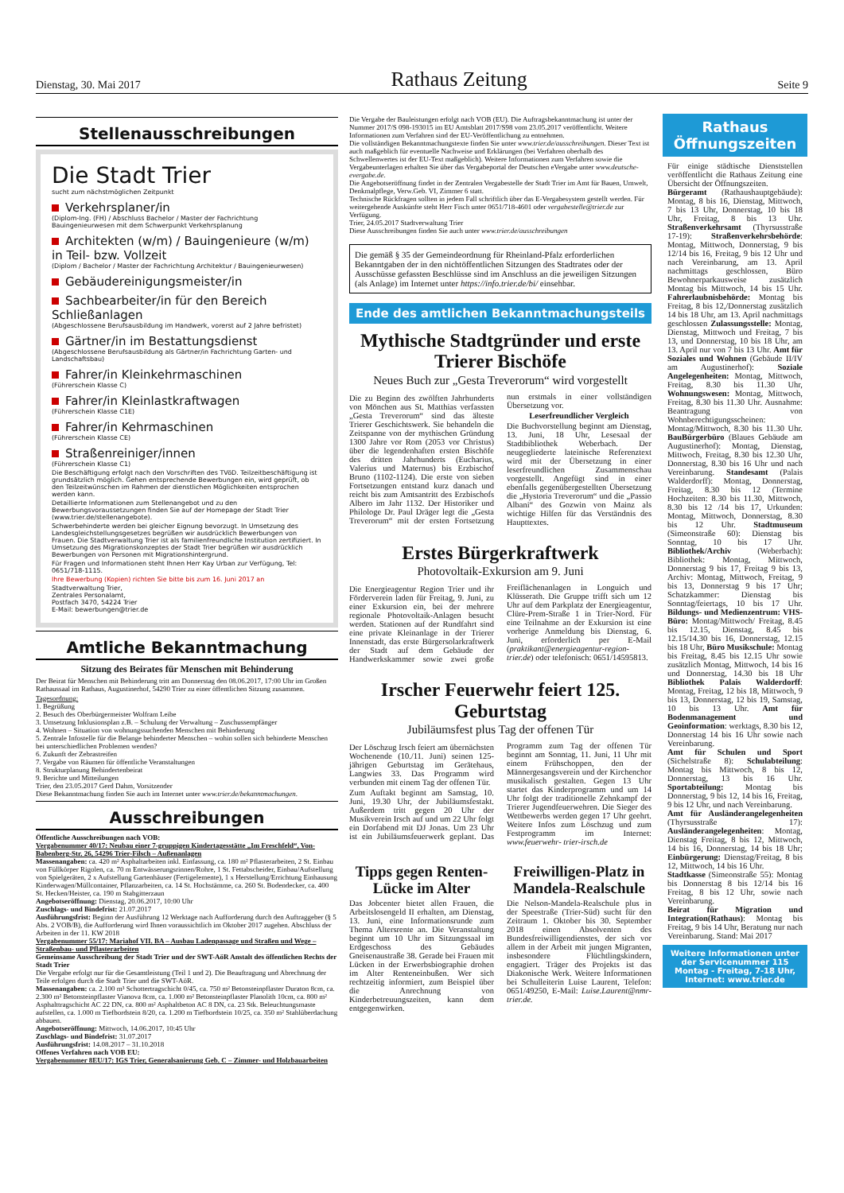Dienstag, 30. Mai 2017 Rathaus Zeitung Seite 9
Stellenausschreibungen
Die Stadt Trier
sucht zum nächstmöglichen Zeitpunkt
Verkehrsplaner/in
(Diplom-Ing. (FH) / Abschluss Bachelor / Master der Fachrichtung Bauingenieurwesen mit dem Schwerpunkt Verkehrsplanung
Architekten (w/m) / Bauingenieure (w/m) in Teil- bzw. Vollzeit
(Diplom / Bachelor / Master der Fachrichtung Architektur / Bauingenieurwesen)
Gebäudereinigungsmeister/in
Sachbearbeiter/in für den Bereich Schließanlagen
(Abgeschlossene Berufsausbildung im Handwerk, vorerst auf 2 Jahre befristet)
Gärtner/in im Bestattungsdienst
(Abgeschlossene Berufsausbildung als Gärtner/in Fachrichtung Garten- und Landschaftsbau)
Fahrer/in Kleinkehrmaschinen
(Führerschein Klasse C)
Fahrer/in Kleinlastkraftwagen
(Führerschein Klasse C1E)
Fahrer/in Kehrmaschinen
(Führerschein Klasse CE)
Straßenreiniger/innen
(Führerschein Klasse C1)
Die Beschäftigung erfolgt nach den Vorschriften des TVöD. Teilzeitbeschäftigung ist grundsätzlich möglich. Gehen entsprechende Bewerbungen ein, wird geprüft, ob den Teilzeitwünschen im Rahmen der dienstlichen Möglichkeiten entsprochen werden kann.
Detaillierte Informationen zum Stellenangebot und zu den Bewerbungsvoraussetzungen finden Sie auf der Homepage der Stadt Trier (www.trier.de/stellenangebote).
Schwerbehinderte werden bei gleicher Eignung bevorzugt. In Umsetzung des Landesgleichstellungsgesetzes begrüßen wir ausdrücklich Bewerbungen von Frauen. Die Stadtverwaltung Trier ist als familienfreundliche Institution zertifiziert. In Umsetzung des Migrationskonzeptes der Stadt Trier begrüßen wir ausdrücklich Bewerbungen von Personen mit Migrationshintergrund.
Für Fragen und Informationen steht Ihnen Herr Kay Urban zur Verfügung, Tel: 0651/718-1115.
Ihre Bewerbung (Kopien) richten Sie bitte bis zum 16. Juni 2017 an
Stadtverwaltung Trier,
Zentrales Personalamt,
Postfach 3470, 54224 Trier
E-Mail: bewerbungen@trier.de
Amtliche Bekanntmachung
Sitzung des Beirates für Menschen mit Behinderung
Der Beirat für Menschen mit Behinderung tritt am Donnerstag den 08.06.2017, 17:00 Uhr im Großen Rathaussaal im Rathaus, Augustinerhof, 54290 Trier zu einer öffentlichen Sitzung zusammen.
Tagesordnung:
1. Begrüßung
2. Besuch des Oberbürgermeister Wolfram Leibe
3. Umsetzung Inklusionsplan z.B. – Schulung der Verwaltung – Zuschussempfänger
4. Wohnen – Situation von wohnungssuchenden Menschen mit Behinderung
5. Zentrale Infostelle für die Belange behinderter Menschen – wohin sollen sich behinderte Menschen bei unterschiedlichen Problemen wenden?
6. Zukunft der Zebrastreifen
7. Vergabe von Räumen für öffentliche Veranstaltungen
8. Strukturplanung Behindertenbeirat
9. Berichte und Mitteilungen
Trier, den 23.05.2017 Gerd Dahm, Vorsitzender
Diese Bekanntmachung finden Sie auch im Internet unter www.trier.de/bekanntmachungen.
Ausschreibungen
Öffentliche Ausschreibungen nach VOB:
Vergabenummer 40/17: Neubau einer 7-gruppigen Kindertagesstätte „Im Freschfeld“, Von-Babenberg-Str. 26, 54296 Trier-Filsch – Außenanlagen
Massenangaben: ca. 420 m² Asphaltarbeiten inkl. Einfassung, ca. 180 m² Pflasterarbeiten, 2 St. Einbau von Füllkörper Rigolen, ca. 70 m Entwässerungsrinnen/Rohre, 1 St. Fettabscheider, Einbau/Aufstellung von Spielgeräten, 2 x Aufstellung Gartenhäuser (Fertigelemente), 1 x Herstellung/Errichtung Einhausung Kinderwagen/Müllcontainer, Pflanzarbeiten, ca. 14 St. Hochstämme, ca. 260 St. Bodendecker, ca. 400 St. Hecken/Heister, ca. 190 m Stabgitterzaun
Angebotseröffnung: Dienstag, 20.06.2017, 10:00 Uhr
Zuschlags- und Bindefrist: 21.07.2017
Ausführungsfrist: Beginn der Ausführung 12 Werktage nach Aufforderung durch den Auftraggeber (§ 5 Abs. 2 VOB/B), die Aufforderung wird Ihnen voraussichtlich im Oktober 2017 zugehen. Abschluss der Arbeiten in der 11. KW 2018
Vergabenummer 55/17: Mariahof VII. BA – Ausbau Ladenpassage und Straßen und Wege – Straßenbau- und Pflasterarbeiten
Gemeinsame Ausschreibung der Stadt Trier und der SWT-AöR Anstalt des öffentlichen Rechts der Stadt Trier
Die Vergabe erfolgt nur für die Gesamtleistung (Teil 1 und 2). Die Beauftragung und Abrechnung der Teile erfolgen durch die Stadt Trier und die SWT-AöR.
Massenangaben: ca. 2.100 m³ Schottertragschicht 0/45, ca. 750 m² Betonsteinpflaster Duraton 8cm, ca. 2.300 m² Betonsteinpflaster Vianova 8cm, ca. 1.000 m² Betonsteinpflaster Planolith 10cm, ca. 800 m² Asphalttragschicht AC 22 DN, ca. 800 m² Asphaltbeton AC 8 DN, ca. 23 Stk. Beleuchtungsmaste aufstellen, ca. 1.000 m Tiefbordstein 8/20, ca. 1.200 m Tiefbordstein 10/25, ca. 350 m² Stahlüberdachung abbauen.
Angebotseröffnung: Mittwoch, 14.06.2017, 10:45 Uhr
Zuschlags- und Bindefrist: 31.07.2017
Ausführungsfrist: 14.08.2017 – 31.10.2018
Offenes Verfahren nach VOB EU:
Vergabenummer 8EU/17: IGS Trier, Generalsanierung Geb. C – Zimmer- und Holzbauarbeiten
Die Vergabe der Bauleistungen erfolgt nach VOB (EU). Die Auftragsbekanntmachung ist unter der Nummer 2017/S 098-193015 im EU Amtsblatt 2017/S98 vom 23.05.2017 veröffentlicht. Weitere Informationen zum Verfahren sind der EU-Veröffentlichung zu entnehmen.
Die vollständigen Bekanntmachungstexte finden Sie unter www.trier.de/ausschreibungen. Dieser Text ist auch maßgeblich für eventuelle Nachweise und Erklärungen (bei Verfahren oberhalb des Schwellenwertes ist der EU-Text maßgeblich). Weitere Informationen zum Verfahren sowie die Vergabeunterlagen erhalten Sie über das Vergabeportal der Deutschen eVergabe unter www.deutsche-evergabe.de.
Die Angebotseröffnung findet in der Zentralen Vergabestelle der Stadt Trier im Amt für Bauen, Umwelt, Denkmalpflege, Verw.Geb. VI, Zimmer 6 statt.
Technische Rückfragen sollten in jedem Fall schriftlich über das E-Vergabesystem gestellt werden. Für weitergehende Auskünfte steht Herr Fisch unter 0651/718-4601 oder vergabestelle@trier.de zur Verfügung.
Trier, 24.05.2017 Stadtverwaltung Trier
Diese Ausschreibungen finden Sie auch unter www.trier.de/ausschreibungen
Die gemäß § 35 der Gemeindeordnung für Rheinland-Pfalz erforderlichen Bekanntgaben der in den nichtöffentlichen Sitzungen des Stadtrates oder der Ausschüsse gefassten Beschlüsse sind im Anschluss an die jeweiligen Sitzungen (als Anlage) im Internet unter https://info.trier.de/bi/ einsehbar.
Ende des amtlichen Bekanntmachungsteils
Mythische Stadtgründer und erste Trierer Bischöfe
Neues Buch zur „Gesta Treverorum“ wird vorgestellt
Die zu Beginn des zwölften Jahrhunderts von Mönchen aus St. Matthias verfassten „Gesta Treverorum“ sind das älteste Trierer Geschichtswerk. Sie behandeln die Zeitspanne von der mythischen Gründung 1300 Jahre vor Rom (2053 vor Christus) über die legendenhaften ersten Bischöfe des dritten Jahrhunderts (Eucharius, Valerius und Maternus) bis Erzbischof Bruno (1102-1124). Die erste von sieben Fortsetzungen entstand kurz danach und reicht bis zum Amtsantritt des Erzbischofs Albero im Jahr 1132. Der Historiker und Philologe Dr. Paul Dräger legt die „Gesta Treverorum“ mit der ersten Fortsetzung nun erstmals in einer vollständigen Übersetzung vor.
Leserfreundlicher Vergleich
Die Buchvorstellung beginnt am Dienstag, 13. Juni, 18 Uhr, Lesesaal der Stadtbibliothek Weberbach. Der neugegliederte lateinische Referenztext wird mit der Übersetzung in einer leserfreundlichen Zusammenschau vorgestellt. Angefügt sind in einer ebenfalls gegenübergestellten Übersetzung die „Hystoria Treverorum“ und die „Passio Albani“ des Gozwin von Mainz als wichtige Hilfen für das Verständnis des Haupttextes.
Erstes Bürgerkraftwerk
Photovoltaik-Exkursion am 9. Juni
Die Energieagentur Region Trier und ihr Förderverein laden für Freitag, 9. Juni, zu einer Exkursion ein, bei der mehrere regionale Photovoltaik-Anlagen besucht werden. Stationen auf der Rundfahrt sind eine private Kleinanlage in der Trierer Innenstadt, das erste Bürgersolarkraftwerk der Stadt auf dem Gebäude der Handwerkskammer sowie zwei große Freiflächenanlagen in Longuich und Klüsserath. Die Gruppe trifft sich um 12 Uhr auf dem Parkplatz der Energieagentur, Clüre-Prem-Straße 1 in Trier-Nord. Für eine Teilnahme an der Exkursion ist eine vorherige Anmeldung bis Dienstag, 6. Juni, erforderlich per E-Mail (praktikant@energieagentur-region-trier.de) oder telefonisch: 0651/14595813.
Irscher Feuerwehr feiert 125. Geburtstag
Jubiläumsfest plus Tag der offenen Tür
Der Löschzug Irsch feiert am übernächsten Wochenende (10./11. Juni) seinen 125-jährigen Geburtstag im Gerätehaus, Langwies 33. Das Programm wird verbunden mit einem Tag der offenen Tür.
Zum Auftakt beginnt am Samstag, 10. Juni, 19.30 Uhr, der Jubiläumsfestakt. Außerdem tritt gegen 20 Uhr der Musikverein Irsch auf und um 22 Uhr folgt ein Dorfabend mit DJ Jonas. Um 23 Uhr ist ein Jubiläumsfeuerwerk geplant. Das Programm zum Tag der offenen Tür beginnt am Sonntag, 11. Juni, 11 Uhr mit einem Frühschoppen, den der Männergesangsverein und der Kirchenchor musikalisch gestalten. Gegen 13 Uhr startet das Kinderprogramm und um 14 Uhr folgt der traditionelle Zehnkampf der Trierer Jugendfeuerwehren. Die Sieger des Wettbewerbs werden gegen 17 Uhr geehrt. Weitere Infos zum Löschzug und zum Festprogramm im Internet: www.feuerwehr- trier-irsch.de
Tipps gegen Renten-Lücke im Alter
Das Jobcenter bietet allen Frauen, die Arbeitslosengeld II erhalten, am Dienstag, 13. Juni, eine Informationsrunde zum Thema Altersrente an. Die Veranstaltung beginnt um 10 Uhr im Sitzungssaal im Erdgeschoss des Gebäudes Gneisenaustraße 38. Gerade bei Frauen mit Lücken in der Erwerbsbiographie drohen im Alter Renteneinbußen. Wer sich rechtzeitig informiert, zum Beispiel über die Anrechnung von Kinderbetreuungszeiten, kann dem entgegenwirken.
Freiwilligen-Platz in Mandela-Realschule
Die Nelson-Mandela-Realschule plus in der Speestraße (Trier-Süd) sucht für den Zeitraum 1. Oktober bis 30. September 2018 einen Absolventen des Bundesfreiwilligendienstes, der sich vor allem in der Arbeit mit jungen Migranten, insbesondere Flüchtlingskindern, engagiert. Träger des Projekts ist das Diakonische Werk. Weitere Informationen bei Schulleiterin Luise Laurent, Telefon: 0651/49250, E-Mail: Luise.Laurent@nmr-trier.de.
Rathaus Öffnungszeiten
Für einige städtische Dienststellen veröffentlicht die Rathaus Zeitung eine Übersicht der Öffnungszeiten.
Bürgeramt (Rathaushauptgebäude): Montag, 8 bis 16, Dienstag, Mittwoch, 7 bis 13 Uhr, Donnerstag, 10 bis 18 Uhr, Freitag, 8 bis 13 Uhr. Straßenverkehrsamt (Thyrsusstraße 17-19): Straßenverkehrsbehörde: Montag, Mittwoch, Donnerstag, 9 bis 12/14 bis 16, Freitag, 9 bis 12 Uhr und nach Vereinbarung, am 13. April nachmittags geschlossen, Büro Bewohnerparkausweise zusätzlich Montag bis Mittwoch, 14 bis 15 Uhr. Fahrerlaubnisbehörde: Montag bis Freitag, 8 bis 12,/Donnerstag zusätzlich 14 bis 18 Uhr, am 13. April nachmittags geschlossen Zulassungsstelle: Montag, Dienstag, Mittwoch und Freitag, 7 bis 13, und Donnerstag, 10 bis 18 Uhr, am 13. April nur von 7 bis 13 Uhr. Amt für Soziales und Wohnen (Gebäude II/IV am Augustinerhof): Soziale Angelegenheiten: Montag, Mittwoch, Freitag, 8.30 bis 11.30 Uhr, Wohnungswesen: Montag, Mittwoch, Freitag, 8.30 bis 11.30 Uhr. Ausnahme: Beantragung von Wohnberechtigungsscheinen: Montag/Mittwoch, 8.30 bis 11.30 Uhr. BauBürgerbüro (Blaues Gebäude am Augustinerhof): Montag, Dienstag, Mittwoch, Freitag, 8.30 bis 12.30 Uhr, Donnerstag, 8.30 bis 16 Uhr und nach Vereinbarung. Standesamt (Palais Walderdorff): Montag, Donnerstag, Freitag, 8.30 bis 12 (Termine Hochzeiten: 8.30 bis 11.30, Mittwoch, 8.30 bis 12 /14 bis 17, Urkunden: Montag, Mittwoch, Donnerstag, 8.30 bis 12 Uhr. Stadtmuseum (Simeonstraße 60): Dienstag bis Sonntag, 10 bis 17 Uhr. Bibliothek/Archiv (Weberbach): Bibliothek: Montag, Mittwoch, Donnerstag 9 bis 17, Freitag 9 bis 13, Archiv: Montag, Mittwoch, Freitag, 9 bis 13, Donnerstag 9 bis 17 Uhr; Schatzkammer: Dienstag bis Sonntag/feiertags, 10 bis 17 Uhr. Bildungs- und Medienzentrum: VHS-Büro: Montag/Mittwoch/ Freitag, 8.45 bis 12.15, Dienstag, 8.45 bis 12.15/14.30 bis 16, Donnerstag, 12.15 bis 18 Uhr, Büro Musikschule: Montag bis Freitag, 8.45 bis 12.15 Uhr sowie zusätzlich Montag, Mittwoch, 14 bis 16 und Donnerstag, 14.30 bis 18 Uhr Bibliothek Palais Walderdorff: Montag, Freitag, 12 bis 18, Mittwoch, 9 bis 13, Donnerstag, 12 bis 19, Samstag, 10 bis 13 Uhr. Amt für Bodenmanagement und Geoinformation: werktags, 8.30 bis 12, Donnerstag 14 bis 16 Uhr sowie nach Vereinbarung.
Amt für Schulen und Sport (Sichelstraße 8): Schulabteilung: Montag bis Mittwoch, 8 bis 12, Donnerstag, 13 bis 16 Uhr. Sportabteilung: Montag bis Donnerstag, 9 bis 12, 14 bis 16, Freitag, 9 bis 12 Uhr, und nach Vereinbarung.
Amt für Ausländerangelegenheiten (Thyrsusstraße 17): Ausländerangelegenheiten: Montag, Dienstag Freitag, 8 bis 12, Mittwoch, 14 bis 16, Donnerstag, 14 bis 18 Uhr; Einbürgerung: Dienstag/Freitag, 8 bis 12, Mittwoch, 14 bis 16 Uhr.
Stadtkasse (Simeonstraße 55): Montag bis Donnerstag 8 bis 12/14 bis 16 Freitag, 8 bis 12 Uhr, sowie nach Vereinbarung.
Beirat für Migration und Integration(Rathaus): Montag bis Freitag, 9 bis 14 Uhr, Beratung nur nach Vereinbarung. Stand: Mai 2017
Weitere Informationen unter der Servicenummer 115
Montag - Freitag, 7-18 Uhr,
Internet: www.trier.de